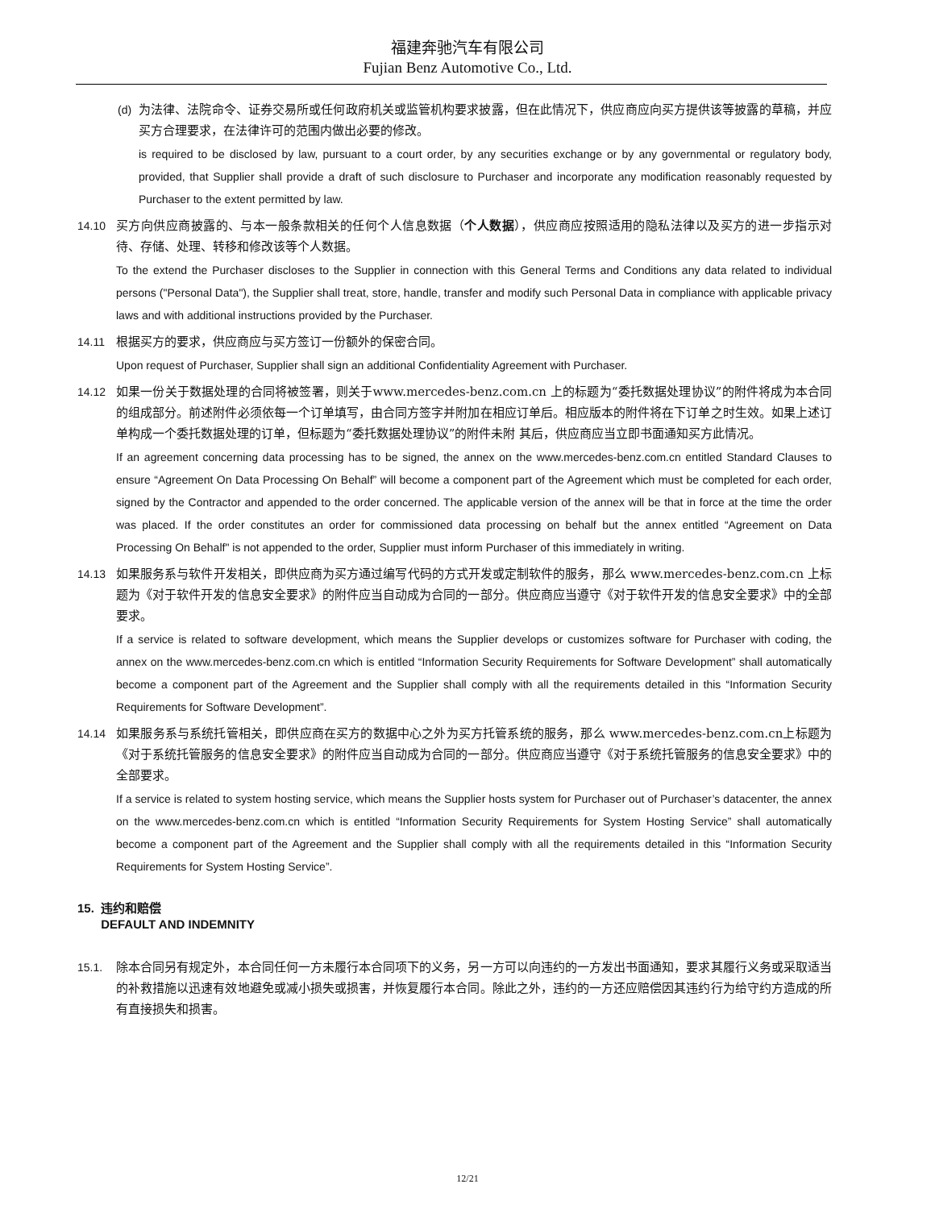福建奔驰汽车有限公司
Fujian Benz Automotive Co., Ltd.
(d) 为法律、法院命令、证券交易所或任何政府机关或监管机构要求披露，但在此情况下，供应商应向买方提供该等披露的草稿，并应买方合理要求，在法律许可的范围内做出必要的修改。
is required to be disclosed by law, pursuant to a court order, by any securities exchange or by any governmental or regulatory body, provided, that Supplier shall provide a draft of such disclosure to Purchaser and incorporate any modification reasonably requested by Purchaser to the extent permitted by law.
14.10 买方向供应商披露的、与本一般条款相关的任何个人信息数据（个人数据），供应商应按照适用的隐私法律以及买方的进一步指示对待、存储、处理、转移和修改该等个人数据。
To the extend the Purchaser discloses to the Supplier in connection with this General Terms and Conditions any data related to individual persons ("Personal Data"), the Supplier shall treat, store, handle, transfer and modify such Personal Data in compliance with applicable privacy laws and with additional instructions provided by the Purchaser.
14.11 根据买方的要求，供应商应与买方签订一份额外的保密合同。
Upon request of Purchaser, Supplier shall sign an additional Confidentiality Agreement with Purchaser.
14.12 如果一份关于数据处理的合同将被签署，则关于www.mercedes-benz.com.cn 上的标题为“委托数据处理协议”的附件将成为本合同的组成部分。前述附件必须依每一个订单填写，由合同方签字并附加在相应订单后。相应版本的附件将在下订单之时生效。如果上述订单构成一个委托数据处理的订单，但标题为“委托数据处理协议”的附件未附 其后，供应商应当立即书面通知买方此情况。
If an agreement concerning data processing has to be signed, the annex on the www.mercedes-benz.com.cn entitled Standard Clauses to ensure “Agreement On Data Processing On Behalf” will become a component part of the Agreement which must be completed for each order, signed by the Contractor and appended to the order concerned. The applicable version of the annex will be that in force at the time the order was placed. If the order constitutes an order for commissioned data processing on behalf but the annex entitled “Agreement on Data Processing On Behalf" is not appended to the order, Supplier must inform Purchaser of this immediately in writing.
14.13 如果服务系与软件开发相关，即供应商为买方通过编写代码的方式开发或定制软件的服务，那么 www.mercedes-benz.com.cn 上标题为《对于软件开发的信息安全要求》的附件应当自动成为合同的一部分。供应商应当遵守《对于软件开发的信息安全要求》中的全部要求。
If a service is related to software development, which means the Supplier develops or customizes software for Purchaser with coding, the annex on the www.mercedes-benz.com.cn which is entitled “Information Security Requirements for Software Development” shall automatically become a component part of the Agreement and the Supplier shall comply with all the requirements detailed in this “Information Security Requirements for Software Development”.
14.14 如果服务系与系统托管相关，即供应商在买方的数据中心之外为买方托管系统的服务，那么 www.mercedes-benz.com.cn上标题为《对于系统托管服务的信息安全要求》的附件应当自动成为合同的一部分。供应商应当遵守《对于系统托管服务的信息安全要求》中的全部要求。
If a service is related to system hosting service, which means the Supplier hosts system for Purchaser out of Purchaser’s datacenter, the annex on the www.mercedes-benz.com.cn which is entitled “Information Security Requirements for System Hosting Service” shall automatically become a component part of the Agreement and the Supplier shall comply with all the requirements detailed in this “Information Security Requirements for System Hosting Service”.
15. 违约和赔偿
DEFAULT AND INDEMNITY
15.1. 除本合同另有规定外，本合同任何一方未履行本合同项下的义务，另一方可以向违约的一方发出书面通知，要求其履行义务或采取适当的补救措施以迅速有效地避免或减小损失或损害，并恢复履行本合同。除此之外，违约的一方还应赔偿因其违约行为给守约方造成的所有直接损失和损害。
12/21